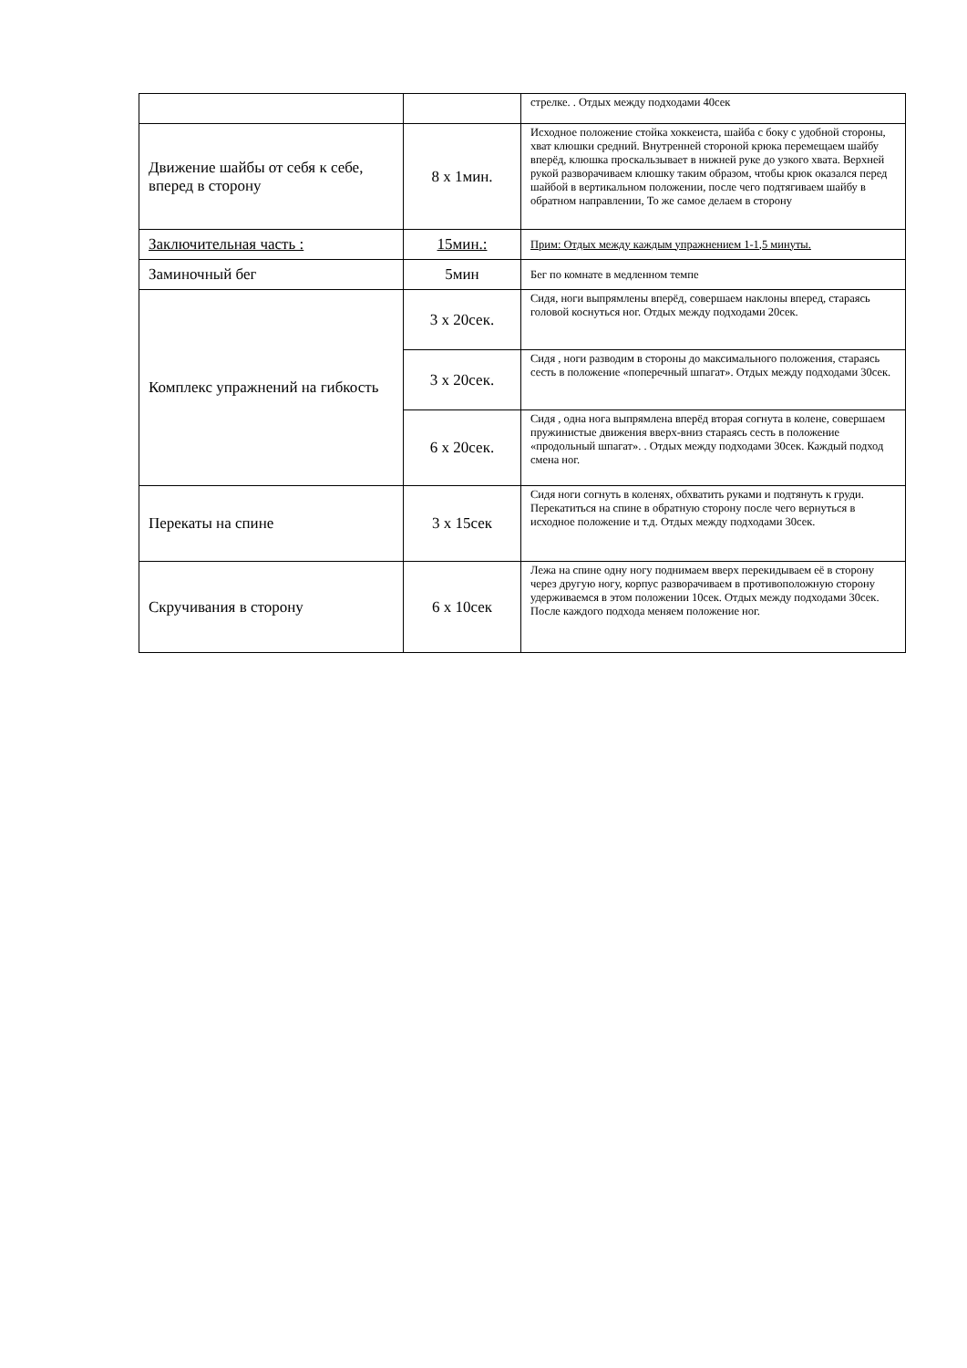| | | стрелке. . Отдых между подходами 40сек |
| Движение шайбы от себя к себе, вперед в сторону | 8 х 1мин. | Исходное положение стойка хоккеиста, шайба с боку с удобной стороны, хват клюшки средний. Внутренней стороной крюка перемещаем шайбу вперёд, клюшка проскальзывает в нижней руке до узкого хвата. Верхней рукой разворачиваем клюшку таким образом, чтобы крюк оказался перед шайбой в вертикальном положении, после чего подтягиваем шайбу в обратном направлении, То же самое делаем в сторону |
| Заключительная часть : | 15мин.: | Прим: Отдых между каждым упражнением 1-1,5 минуты. |
| Заминочный бег | 5мин | Бег по комнате в медленном темпе |
| Комплекс упражнений на гибкость | 3 х 20сек. | Сидя, ноги выпрямлены вперёд, совершаем наклоны вперед, стараясь головой коснуться ног. Отдых между подходами 20сек. |
| | 3 х 20сек. | Сидя , ноги разводим в стороны до максимального положения, стараясь сесть в положение «поперечный шпагат». Отдых между подходами 30сек. |
| | 6 х 20сек. | Сидя , одна нога выпрямлена вперёд вторая согнута в колене, совершаем пружинистые движения вверх-вниз стараясь сесть в положение «продольный шпагат». . Отдых между подходами 30сек. Каждый подход смена ног. |
| Перекаты на спине | 3 х 15сек | Сидя ноги согнуть в коленях, обхватить руками и подтянуть к груди. Перекатиться на спине в обратную сторону после чего вернуться в исходное положение и т.д. Отдых между подходами 30сек. |
| Скручивания в сторону | 6 х 10сек | Лежа на спине одну ногу поднимаем вверх перекидываем её в сторону через другую ногу, корпус разворачиваем в противоположную сторону удерживаемся в этом положении 10сек. Отдых между подходами 30сек. После каждого подхода меняем положение ног. |